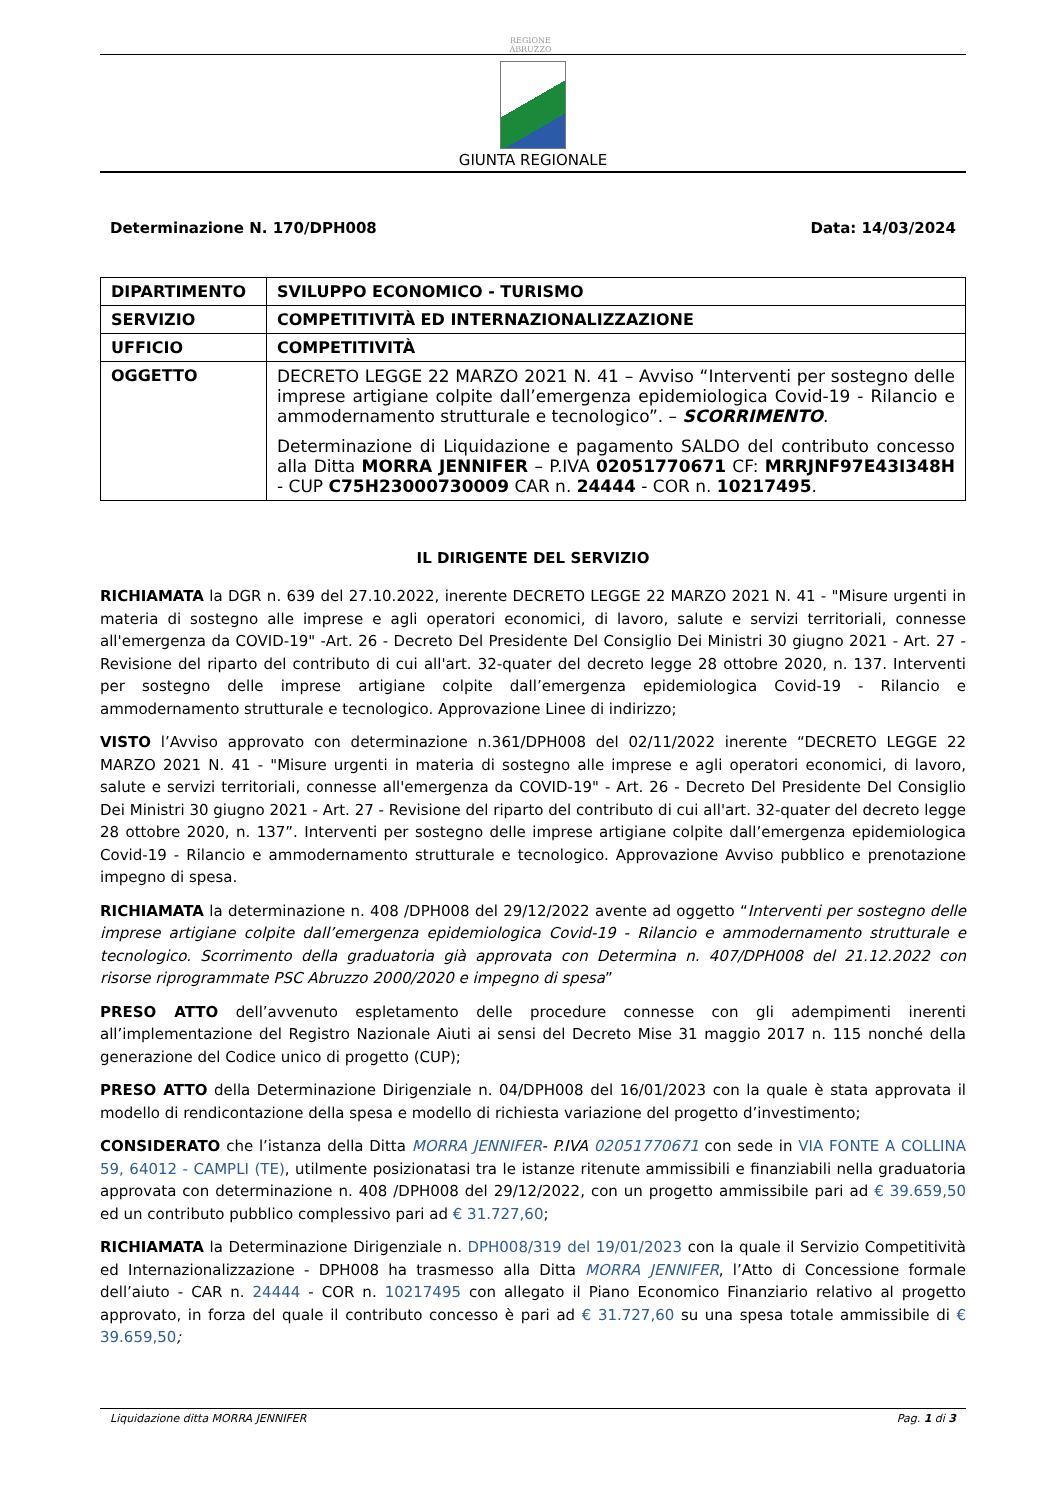REGIONE
ABRUZZO
GIUNTA REGIONALE
Determinazione N. 170/DPH008 Data: 14/03/2024
| DIPARTIMENTO | SVILUPPO ECONOMICO - TURISMO |
| SERVIZIO | COMPETITIVITÀ ED INTERNAZIONALIZZAZIONE |
| UFFICIO | COMPETITIVITÀ |
| OGGETTO | DECRETO LEGGE 22 MARZO 2021 N. 41 – Avviso “Interventi per sostegno delle imprese artigiane colpite dall’emergenza epidemiologica Covid-19 - Rilancio e ammodernamento strutturale e tecnologico”. – SCORRIMENTO . Determinazione di Liquidazione e pagamento SALDO del contributo concesso alla Ditta MORRA JENNIFER – P.IVA 02051770671 CF: MRRJNF97E43I348H - CUP C75H23000730009 CAR n. 24444 - COR n. 10217495 . |
IL DIRIGENTE DEL SERVIZIO
RICHIAMATA la DGR n. 639 del 27.10.2022, inerente DECRETO LEGGE 22 MARZO 2021 N. 41 - "Misure urgenti in materia di sostegno alle imprese e agli operatori economici, di lavoro, salute e servizi territoriali, connesse all'emergenza da COVID-19" -Art. 26 - Decreto Del Presidente Del Consiglio Dei Ministri 30 giugno 2021 - Art. 27 - Revisione del riparto del contributo di cui all'art. 32-quater del decreto legge 28 ottobre 2020, n. 137. Interventi per sostegno delle imprese artigiane colpite dall’emergenza epidemiologica Covid-19 - Rilancio e ammodernamento strutturale e tecnologico. Approvazione Linee di indirizzo;
VISTO l’Avviso approvato con determinazione n.361/DPH008 del 02/11/2022 inerente “DECRETO LEGGE 22 MARZO 2021 N. 41 - "Misure urgenti in materia di sostegno alle imprese e agli operatori economici, di lavoro, salute e servizi territoriali, connesse all'emergenza da COVID-19" - Art. 26 - Decreto Del Presidente Del Consiglio Dei Ministri 30 giugno 2021 - Art. 27 - Revisione del riparto del contributo di cui all'art. 32-quater del decreto legge 28 ottobre 2020, n. 137”. Interventi per sostegno delle imprese artigiane colpite dall’emergenza epidemiologica Covid-19 - Rilancio e ammodernamento strutturale e tecnologico. Approvazione Avviso pubblico e prenotazione impegno di spesa.
RICHIAMATA la determinazione n. 408 /DPH008 del 29/12/2022 avente ad oggetto “Interventi per sostegno delle imprese artigiane colpite dall’emergenza epidemiologica Covid-19 - Rilancio e ammodernamento strutturale e tecnologico. Scorrimento della graduatoria già approvata con Determina n. 407/DPH008 del 21.12.2022 con risorse riprogrammate PSC Abruzzo 2000/2020 e impegno di spesa”
PRESO ATTO dell’avvenuto espletamento delle procedure connesse con gli adempimenti inerenti all’implementazione del Registro Nazionale Aiuti ai sensi del Decreto Mise 31 maggio 2017 n. 115 nonché della generazione del Codice unico di progetto (CUP);
PRESO ATTO della Determinazione Dirigenziale n. 04/DPH008 del 16/01/2023 con la quale è stata approvata il modello di rendicontazione della spesa e modello di richiesta variazione del progetto d’investimento;
CONSIDERATO che l’istanza della Ditta MORRA JENNIFER- P.IVA 02051770671 con sede in VIA FONTE A COLLINA 59, 64012 - CAMPLI (TE), utilmente posizionatasi tra le istanze ritenute ammissibili e finanziabili nella graduatoria approvata con determinazione n. 408 /DPH008 del 29/12/2022, con un progetto ammissibile pari ad € 39.659,50 ed un contributo pubblico complessivo pari ad € 31.727,60;
RICHIAMATA la Determinazione Dirigenziale n. DPH008/319 del 19/01/2023 con la quale il Servizio Competitività ed Internazionalizzazione - DPH008 ha trasmesso alla Ditta MORRA JENNIFER, l’Atto di Concessione formale dell’aiuto - CAR n. 24444 - COR n. 10217495 con allegato il Piano Economico Finanziario relativo al progetto approvato, in forza del quale il contributo concesso è pari ad € 31.727,60 su una spesa totale ammissibile di € 39.659,50;
Liquidazione ditta MORRA JENNIFER Pag. 1 di 3